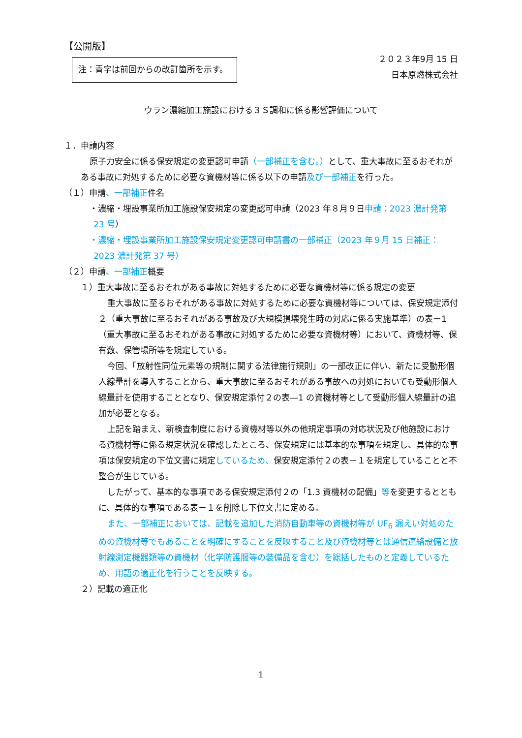【公開版】
注：青字は前回からの改訂箇所を示す。
２０２３年9月 15 日
日本原燃株式会社
ウラン濃縮加工施設における３Ｓ調和に係る影響評価について
１．申請内容
原子力安全に係る保安規定の変更認可申請（一部補正を含む。）として、重大事故に至るおそれがある事故に対処するために必要な資機材等に係る以下の申請及び一部補正を行った。
（１）申請、一部補正件名
・濃縮・埋設事業所加工施設保安規定の変更認可申請（2023 年８月９日申請：2023 濃計発第 23 号）
・濃縮・埋設事業所加工施設保安規定変更認可申請書の一部補正（2023 年９月 15 日補正：2023 濃計発第 37 号）
（２）申請、一部補正概要
１）重大事故に至るおそれがある事故に対処するために必要な資機材等に係る規定の変更
重大事故に至るおそれがある事故に対処するために必要な資機材等については、保安規定添付２（重大事故に至るおそれがある事故及び大規模損壊発生時の対応に係る実施基準）の表－1（重大事故に至るおそれがある事故に対処するために必要な資機材等）において、資機材等、保有数、保管場所等を規定している。
今回、「放射性同位元素等の規制に関する法律施行規則」の一部改正に伴い、新たに受動形個人線量計を導入することから、重大事故に至るおそれがある事故への対処においても受動形個人線量計を使用することとなり、保安規定添付２の表―1 の資機材等として受動形個人線量計の追加が必要となる。
上記を踏まえ、新検査制度における資機材等以外の他規定事項の対応状況及び他施設における資機材等に係る規定状況を確認したところ、保安規定には基本的な事項を規定し、具体的な事項は保安規定の下位文書に規定しているため、保安規定添付２の表－１を規定していることと不整合が生じている。
したがって、基本的な事項である保安規定添付２の「1.3 資機材の配備」等を変更するとともに、具体的な事項である表－１を削除し下位文書に定める。
また、一部補正においては、記載を追加した消防自動車等の資機材等が UF<sub>6</sub> 漏えい対処のための資機材等でもあることを明確にすることを反映すること及び資機材等とは通信連絡設備と放射線測定機器類等の資機材（化学防護服等の装備品を含む）を総括したものと定義しているため、用語の適正化を行うことを反映する。
２）記載の適正化
1